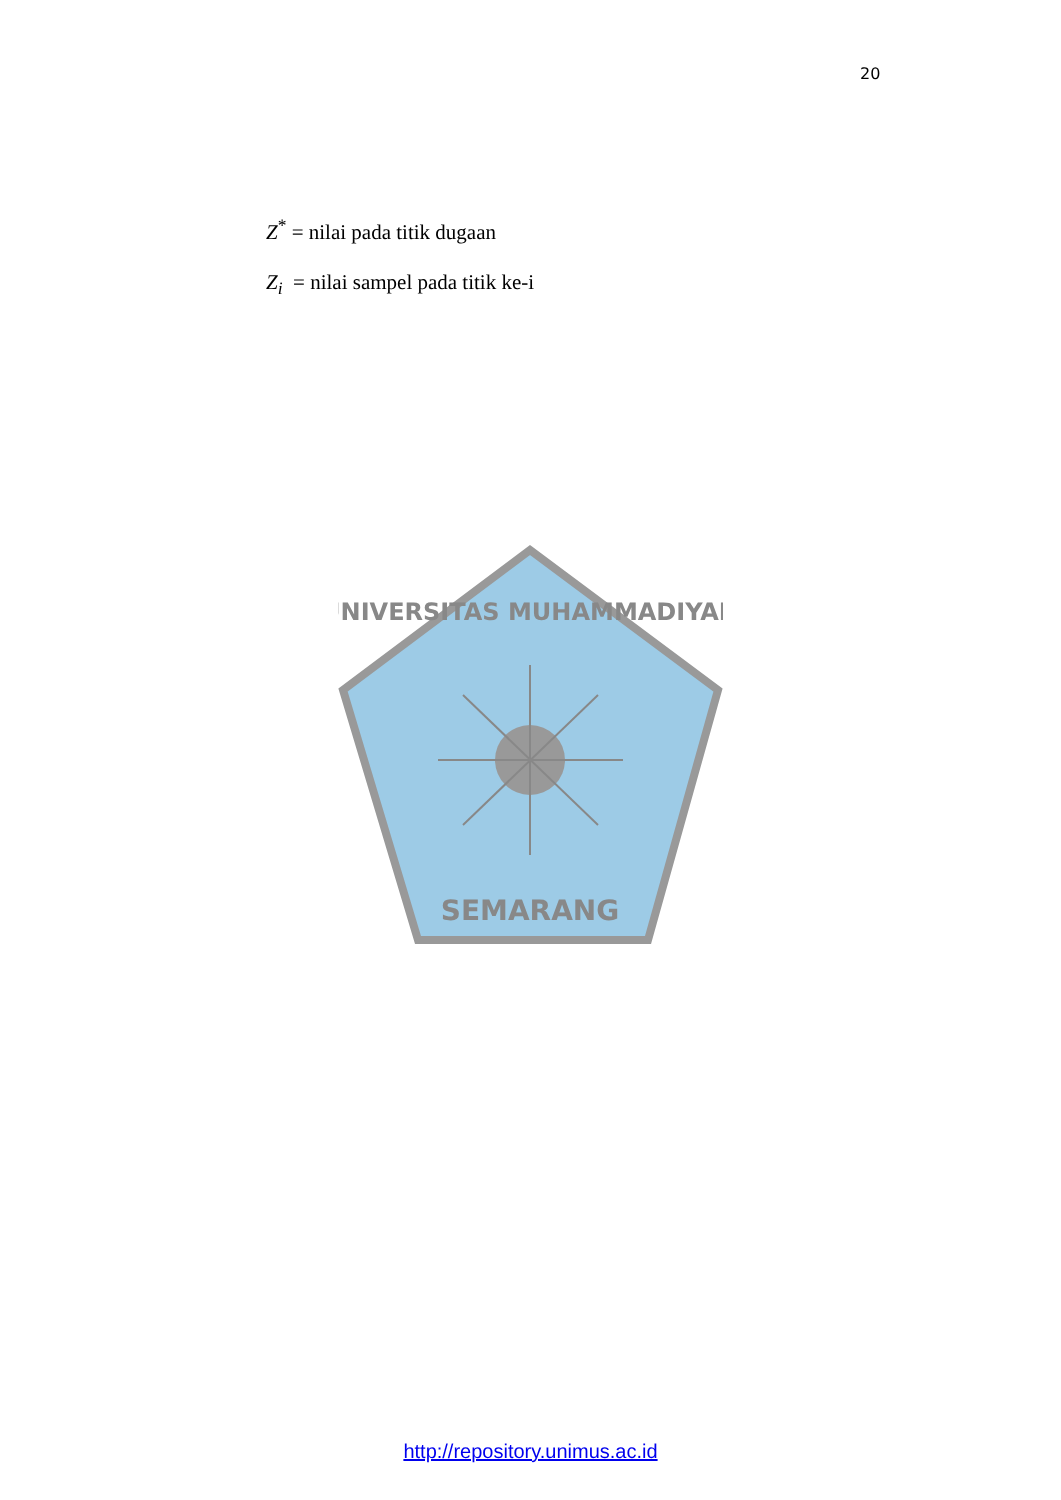20
Z<sup>*</sup> = nilai pada titik dugaan
Z<sub>i</sub> = nilai sampel pada titik ke-i
SEMARANG
UNIVERSITAS MUHAMMADIYAH
http://repository.unimus.ac.id